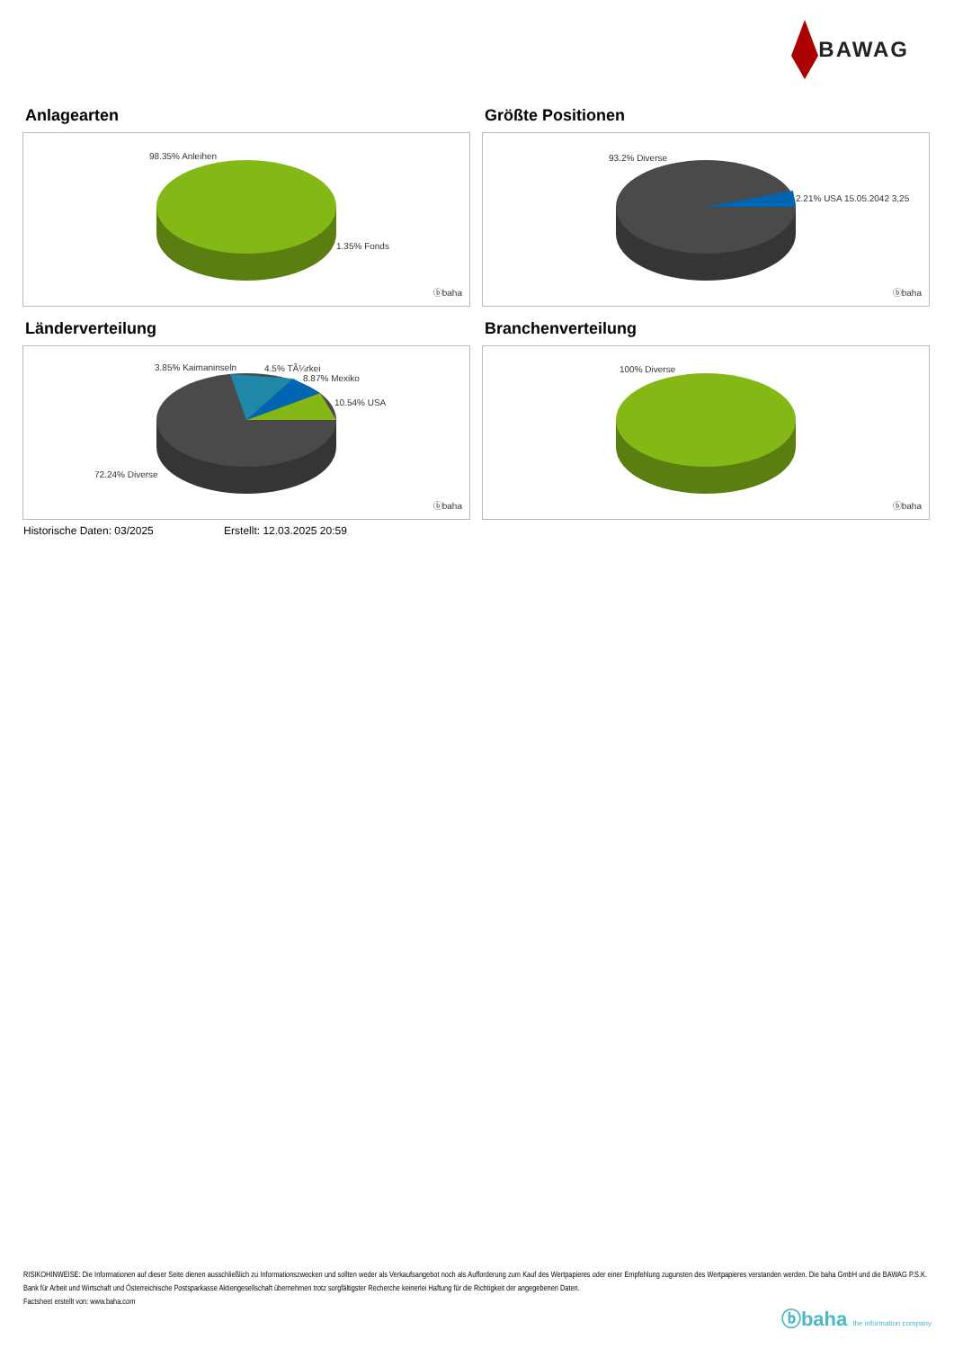BAWAG
Anlagearten
98.35% Anleihen
1.35% Fonds
ⓑbaha
Größte Positionen
93.2% Diverse
2.21% USA 15.05.2042 3,25
ⓑbaha
Länderverteilung
3.85% Kaimaninseln 4.5% TÃ¼rkei
8.87% Mexiko
10.54% USA
72.24% Diverse
ⓑbaha
Branchenverteilung
100% Diverse
ⓑbaha
Historische Daten: 03/2025 Erstellt: 12.03.2025 20:59
RISIKOHINWEISE: Die Informationen auf dieser Seite dienen ausschließlich zu Informationszwecken und sollten weder als Verkaufsangebot noch als Aufforderung zum Kauf des Wertpapieres oder einer Empfehlung zugunsten des Wertpapieres verstanden werden. Die baha GmbH und die BAWAG P.S.K. Bank für Arbeit und Wirtschaft und Österreichische Postsparkasse Aktiengesellschaft übernehmen trotz sorgfältigster Recherche keinerlei Haftung für die Richtigkeit der angegebenen Daten.
Factsheet erstellt von: www.baha.com
ⓑbaha the information company